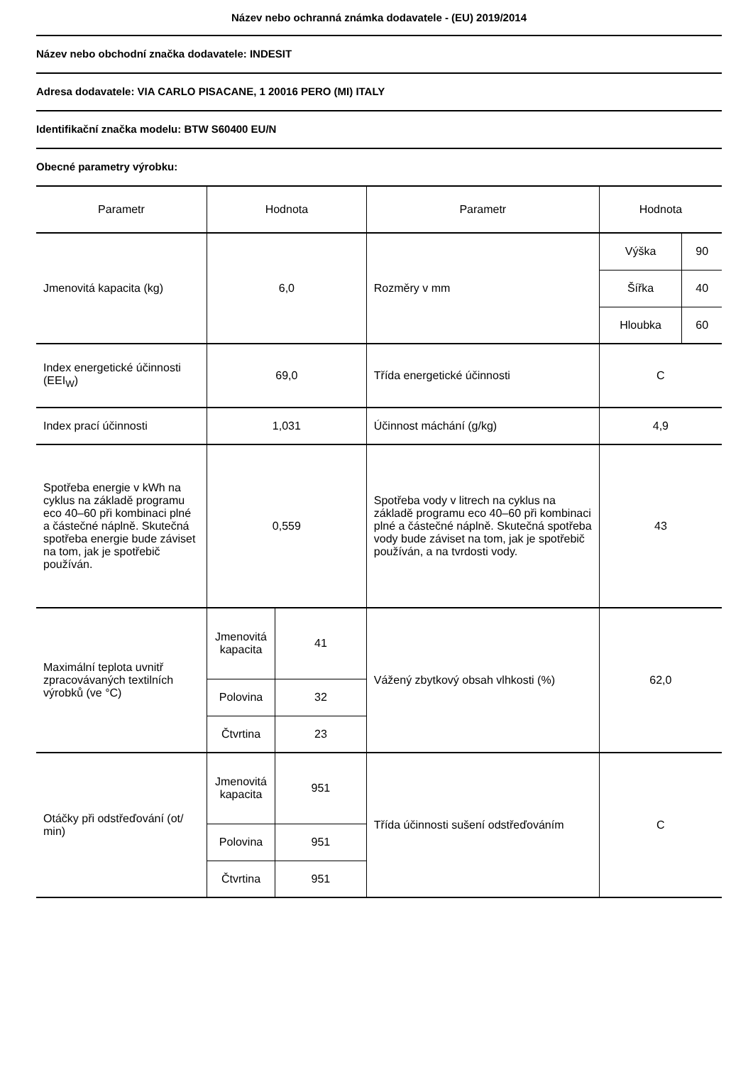Název nebo ochranná známka dodavatele - (EU) 2019/2014
Název nebo obchodní značka dodavatele: INDESIT
Adresa dodavatele: VIA CARLO PISACANE, 1 20016 PERO (MI) ITALY
Identifikační značka modelu: BTW S60400 EU/N
Obecné parametry výrobku:
| Parametr | Hodnota | | Parametr | Hodnota | |
| --- | --- | --- | --- | --- | --- |
| Jmenovitá kapacita (kg) | 6,0 | | Rozměry v mm | Výška | 90 |
| | | | | Šířka | 40 |
| | | | | Hloubka | 60 |
| Index energetické účinnosti (EEI<sub>W</sub>) | 69,0 | | Třída energetické účinnosti | C | |
| Index prací účinnosti | 1,031 | | Účinnost máchání (g/kg) | 4,9 | |
| Spotřeba energie v kWh na cyklus na základě programu eco 40–60 při kombinaci plné a částečné náplně. Skutečná spotřeba energie bude záviset na tom, jak je spotřebič používán. | 0,559 | | Spotřeba vody v litrech na cyklus na základě programu eco 40–60 při kombinaci plné a částečné náplně. Skutečná spotřeba vody bude záviset na tom, jak je spotřebič používán, a na tvrdosti vody. | 43 | |
| Maximální teplota uvnitř zpracovávaných textilních výrobků (ve °C) | Jmenovitá kapacita | 41 | Vážený zbytkový obsah vlhkosti (%) | 62,0 | |
| | Polovina | 32 | | | |
| | Čtvrtina | 23 | | | |
| Otáčky při odstřeďování (ot/ min) | Jmenovitá kapacita | 951 | Třída účinnosti sušení odstřeďováním | C | |
| | Polovina | 951 | | | |
| | Čtvrtina | 951 | | | |